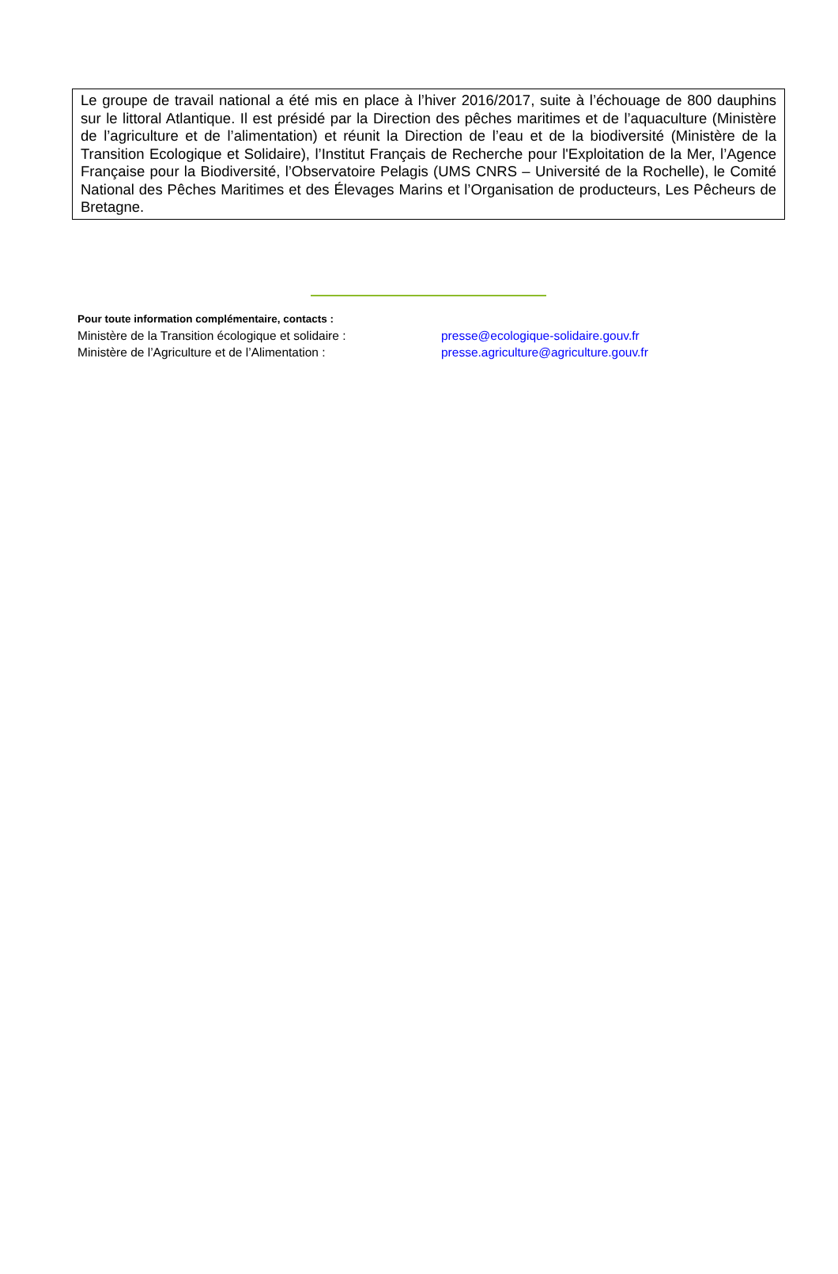Le groupe de travail national a été mis en place à l’hiver 2016/2017, suite à l’échouage de 800 dauphins sur le littoral Atlantique. Il est présidé par la Direction des pêches maritimes et de l’aquaculture (Ministère de l’agriculture et de l’alimentation) et réunit la Direction de l’eau et de la biodiversité (Ministère de la Transition Ecologique et Solidaire), l’Institut Français de Recherche pour l'Exploitation de la Mer, l’Agence Française pour la Biodiversité, l’Observatoire Pelagis (UMS CNRS – Université de la Rochelle), le Comité National des Pêches Maritimes et des Élevages Marins et l’Organisation de producteurs, Les Pêcheurs de Bretagne.
Pour toute information complémentaire, contacts :
Ministère de la Transition écologique et solidaire : presse@ecologique-solidaire.gouv.fr
Ministère de l’Agriculture et de l’Alimentation : presse.agriculture@agriculture.gouv.fr